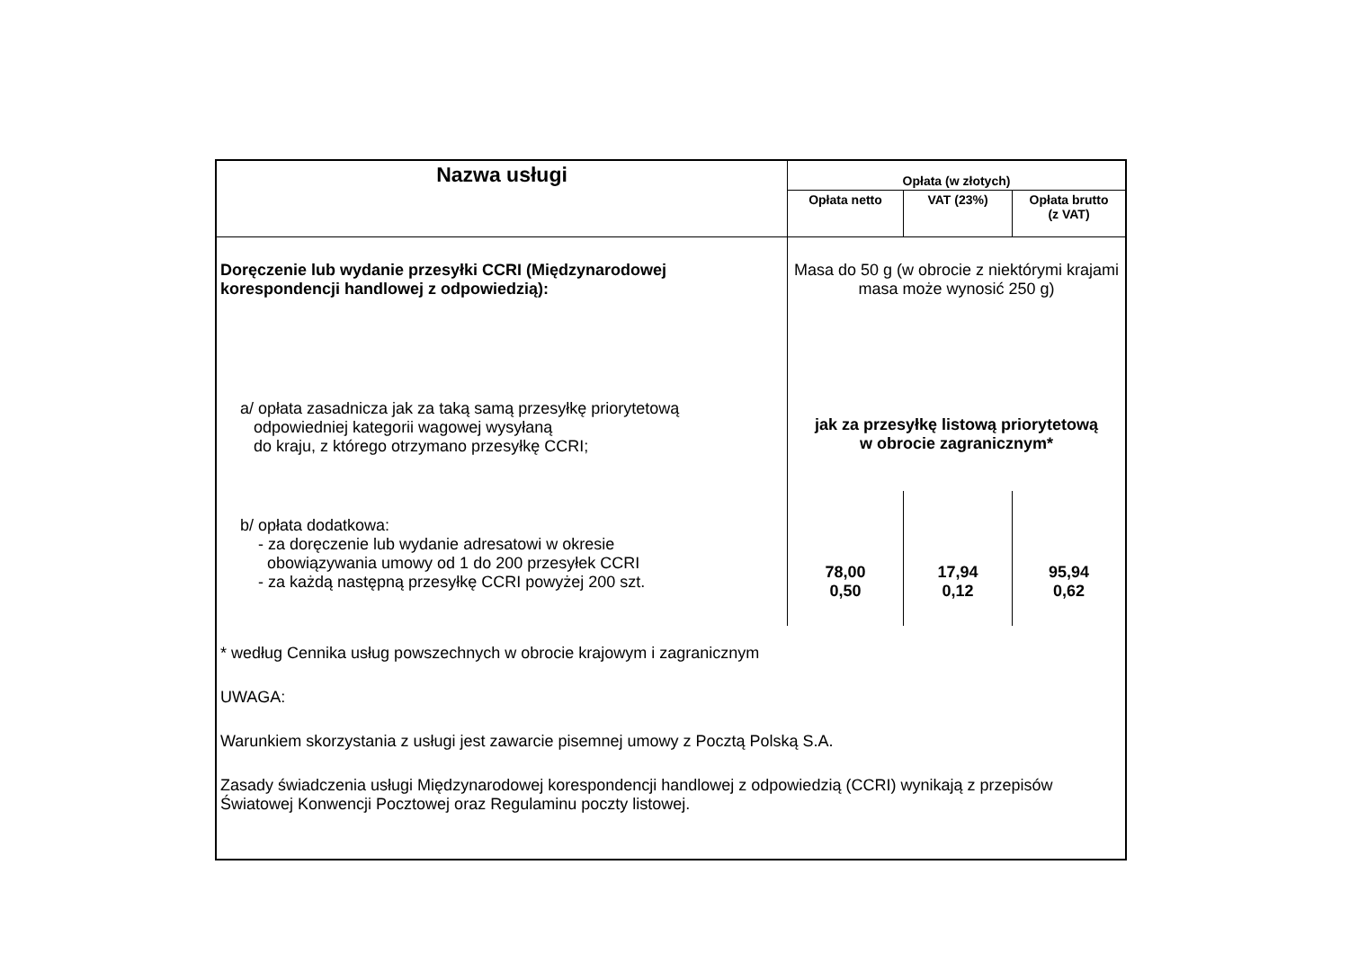| Nazwa usługi | Opłata (w złotych) | | |
| --- | --- | --- | --- |
| | Opłata netto | VAT (23%) | Opłata brutto (z VAT) |
| Doręczenie lub wydanie przesyłki CCRI (Międzynarodowej korespondencji handlowej z odpowiedzią): | Masa do 50 g (w obrocie z niektórymi krajami masa może wynosić 250 g) | | |
| a/ opłata zasadnicza jak za taką samą przesyłkę priorytetową odpowiedniej kategorii wagowej wysyłaną do kraju, z którego otrzymano przesyłkę CCRI; | jak za przesyłkę listową priorytetową w obrocie zagranicznym* | | |
| b/ opłata dodatkowa: - za doręczenie lub wydanie adresatowi w okresie obowiązywania umowy od 1 do 200 przesyłek CCRI - za każdą następną przesyłkę CCRI powyżej 200 szt. | 78,00 0,50 | 17,94 0,12 | 95,94 0,62 |
* według Cennika usług powszechnych w obrocie krajowym i zagranicznym
UWAGA:
Warunkiem skorzystania z usługi jest zawarcie pisemnej umowy z Pocztą Polską S.A.
Zasady świadczenia usługi Międzynarodowej korespondencji handlowej z odpowiedzią (CCRI) wynikają z przepisów Światowej Konwencji Pocztowej oraz Regulaminu poczty listowej.